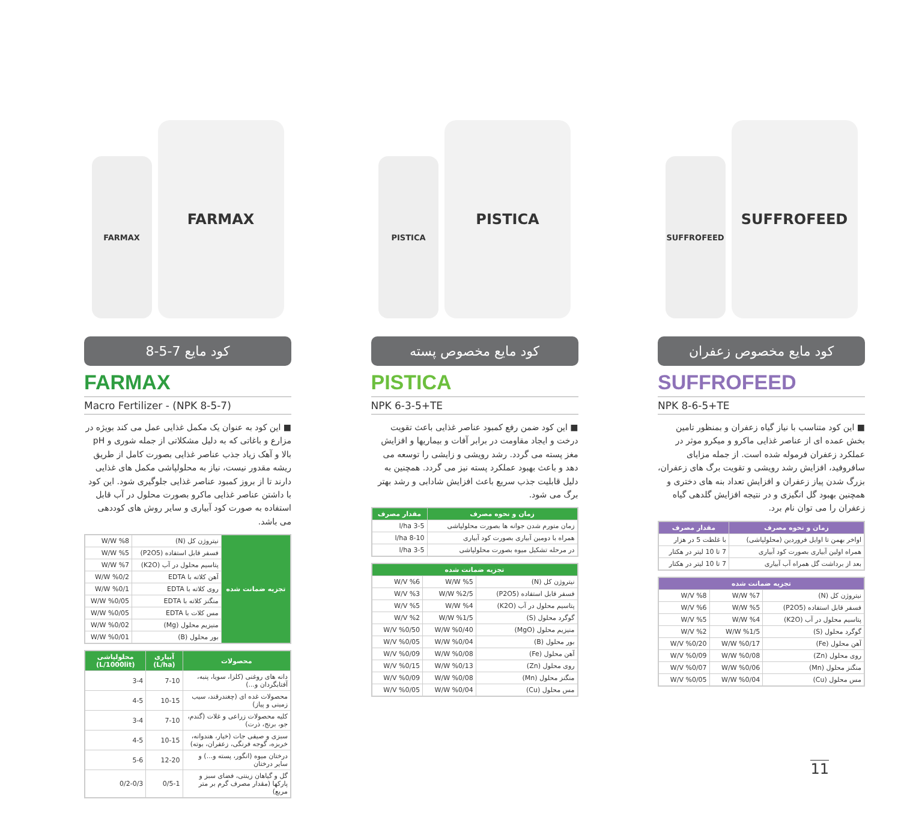FARMAX
FARMAX
کود مایع 7-5-8
FARMAX
Macro Fertilizer - (NPK 8-5-7)
■ این کود به عنوان یک مکمل غذایی عمل می کند بویژه در مزارع و باغاتی که به دلیل مشکلاتی از جمله شوری و pH بالا و آهک زیاد جذب عناصر غذایی بصورت کامل از طریق ریشه مقدور نیست، نیاز به محلولپاشی مکمل های غذایی دارند تا از بروز کمبود عناصر غذایی جلوگیری شود. این کود با داشتن عناصر غذایی ماکرو بصورت محلول در آب قابل استفاده به صورت کود آبیاری و سایر روش های کوددهی می باشد.
| تجزیه ضمانت شده | نیتروژن کل (N) | W/W %8 |
| | فسفر قابل استفاده (P2O5) | W/W %5 |
| | پتاسیم محلول در آب (K2O) | W/W %7 |
| | آهن کلاته با EDTA | W/W %0/2 |
| | روی کلاته با EDTA | W/W %0/1 |
| | منگنز کلاته با EDTA | W/W %0/05 |
| | مس کلات با EDTA | W/W %0/05 |
| | منیزیم محلول (Mg) | W/W %0/02 |
| | بور محلول (B) | W/W %0/01 |
| محصولات | آبیاری (L/ha) | محلولپاشی (L/1000lit) |
| --- | --- | --- |
| دانه های روغنی (کلزا، سویا، پنبه، آفتابگردان و...) | 7-10 | 3-4 |
| محصولات غده ای (چغندرقند، سیب زمینی و پیاز) | 10-15 | 4-5 |
| کلیه محصولات زراعی و غلات (گندم، جو، برنج، ذرت) | 7-10 | 3-4 |
| سبزی و صیفی جات (خیار، هندوانه، خربزه، گوجه فرنگی، زعفران، بوته) | 10-15 | 4-5 |
| درختان میوه (انگور، پسته و...) و سایر درختان | 12-20 | 5-6 |
| گل و گیاهان زینتی، فضای سبز و پارکها (مقدار مصرف گرم بر متر مربع) | 0/5-1 | 0/2-0/3 |
PISTICA
PISTICA
کود مایع مخصوص پسته
PISTICA
NPK 6-3-5+TE
■ این کود ضمن رفع کمبود عناصر غذایی باعث تقویت درخت و ایجاد مقاومت در برابر آفات و بیماریها و افزایش مغز پسته می گردد. رشد رویشی و زایشی را توسعه می دهد و باعث بهبود عملکرد پسته نیز می گردد. همچنین به دلیل قابلیت جذب سریع باعث افزایش شادابی و رشد بهتر برگ می شود.
| زمان و نحوه مصرف | مقدار مصرف |
| --- | --- |
| زمان متورم شدن جوانه ها بصورت محلولپاشی | 3-5 l/ha |
| همراه با دومین آبیاری بصورت کود آبیاری | 8-10 l/ha |
| در مرحله تشکیل میوه بصورت محلولپاشی | 3-5 l/ha |
| تجزیه ضمانت شده | | |
| --- | --- | --- |
| نیتروژن کل (N) | W/W %5 | W/V %6 |
| فسفر قابل استفاده (P2O5) | W/W %2/5 | W/V %3 |
| پتاسیم محلول در آب (K2O) | W/W %4 | W/V %5 |
| گوگرد محلول (S) | W/W %1/5 | W/V %2 |
| منیزیم محلول (MgO) | W/W %0/40 | W/V %0/50 |
| بور محلول (B) | W/W %0/04 | W/V %0/05 |
| آهن محلول (Fe) | W/W %0/08 | W/V %0/09 |
| روی محلول (Zn) | W/W %0/13 | W/V %0/15 |
| منگنز محلول (Mn) | W/W %0/08 | W/V %0/09 |
| مس محلول (Cu) | W/W %0/04 | W/V %0/05 |
SUFFROFEED
SUFFROFEED
کود مایع مخصوص زعفران
SUFFROFEED
NPK 8-6-5+TE
■ این کود متناسب با نیاز گیاه زعفران و بمنظور تامین بخش عمده ای از عناصر غذایی ماکرو و میکرو موثر در عملکرد زعفران فرموله شده است. از جمله مزایای سافروفید، افزایش رشد رویشی و تقویت برگ های زعفران، بزرگ شدن پیاز زعفران و افزایش تعداد بنه های دختری و همچنین بهبود گل انگیزی و در نتیجه افزایش گلدهی گیاه زعفران را می توان نام برد.
| زمان و نحوه مصرف | مقدار مصرف |
| --- | --- |
| اواخر بهمن تا اوایل فروردین (محلولپاشی) | با غلظت 5 در هزار |
| همراه اولین آبیاری بصورت کود آبیاری | 7 تا 10 لیتر در هکتار |
| بعد از برداشت گل همراه آب آبیاری | 7 تا 10 لیتر در هکتار |
| تجزیه ضمانت شده | | |
| --- | --- | --- |
| نیتروژن کل (N) | W/W %7 | W/V %8 |
| فسفر قابل استفاده (P2O5) | W/W %5 | W/V %6 |
| پتاسیم محلول در آب (K2O) | W/W %4 | W/V %5 |
| گوگرد محلول (S) | W/W %1/5 | W/V %2 |
| آهن محلول (Fe) | W/W %0/17 | W/V %0/20 |
| روی محلول (Zn) | W/W %0/08 | W/V %0/09 |
| منگنز محلول (Mn) | W/W %0/06 | W/V %0/07 |
| مس محلول (Cu) | W/W %0/04 | W/V %0/05 |
11